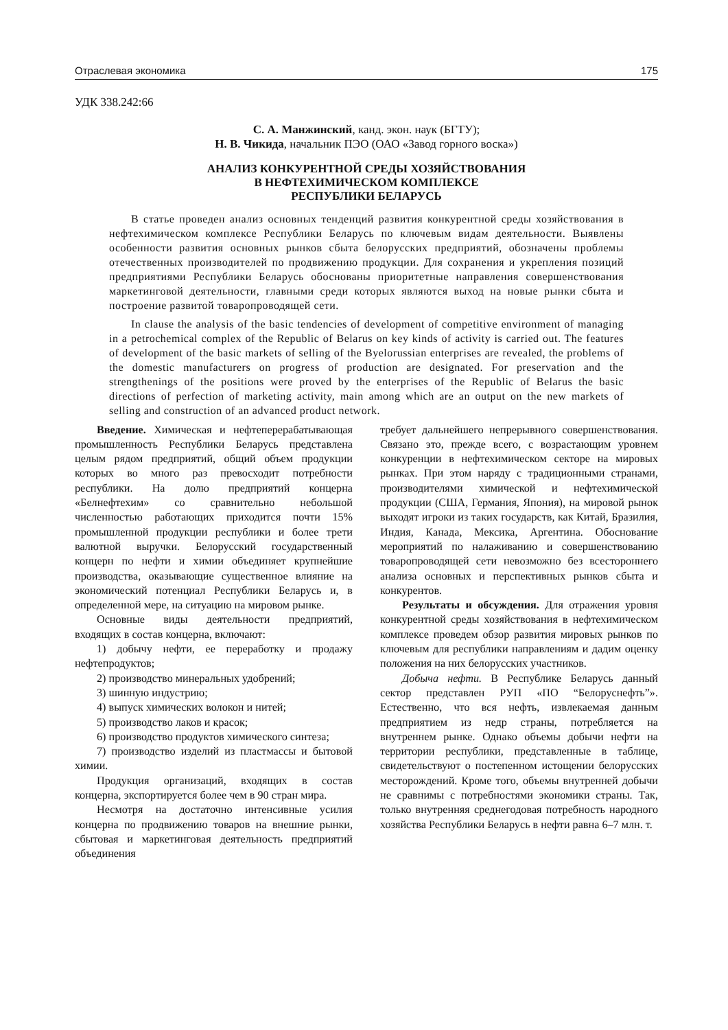Отраслевая экономика 175
УДК 338.242:66
С. А. Манжинский, канд. экон. наук (БГТУ);
Н. В. Чикида, начальник ПЭО (ОАО «Завод горного воска»)
АНАЛИЗ КОНКУРЕНТНОЙ СРЕДЫ ХОЗЯЙСТВОВАНИЯ
В НЕФТЕХИМИЧЕСКОМ КОМПЛЕКСЕ
РЕСПУБЛИКИ БЕЛАРУСЬ
В статье проведен анализ основных тенденций развития конкурентной среды хозяйствования в нефтехимическом комплексе Республики Беларусь по ключевым видам деятельности. Выявлены особенности развития основных рынков сбыта белорусских предприятий, обозначены проблемы отечественных производителей по продвижению продукции. Для сохранения и укрепления позиций предприятиями Республики Беларусь обоснованы приоритетные направления совершенствования маркетинговой деятельности, главными среди которых являются выход на новые рынки сбыта и построение развитой товаропроводящей сети.
In clause the analysis of the basic tendencies of development of competitive environment of managing in a petrochemical complex of the Republic of Belarus on key kinds of activity is carried out. The features of development of the basic markets of selling of the Byelorussian enterprises are revealed, the problems of the domestic manufacturers on progress of production are designated. For preservation and the strengthenings of the positions were proved by the enterprises of the Republic of Belarus the basic directions of perfection of marketing activity, main among which are an output on the new markets of selling and construction of an advanced product network.
Введение. Химическая и нефтеперерабатывающая промышленность Республики Беларусь представлена целым рядом предприятий, общий объем продукции которых во много раз превосходит потребности республики. На долю предприятий концерна «Белнефтехим» со сравнительно небольшой численностью работающих приходится почти 15% промышленной продукции республики и более трети валютной выручки. Белорусский государственный концерн по нефти и химии объединяет крупнейшие производства, оказывающие существенное влияние на экономический потенциал Республики Беларусь и, в определенной мере, на ситуацию на мировом рынке.
Основные виды деятельности предприятий, входящих в состав концерна, включают:
1) добычу нефти, ее переработку и продажу нефтепродуктов;
2) производство минеральных удобрений;
3) шинную индустрию;
4) выпуск химических волокон и нитей;
5) производство лаков и красок;
6) производство продуктов химического синтеза;
7) производство изделий из пластмассы и бытовой химии.
Продукция организаций, входящих в состав концерна, экспортируется более чем в 90 стран мира.
Несмотря на достаточно интенсивные усилия концерна по продвижению товаров на внешние рынки, сбытовая и маркетинговая деятельность предприятий объединения
требует дальнейшего непрерывного совершенствования. Связано это, прежде всего, с возрастающим уровнем конкуренции в нефтехимическом секторе на мировых рынках. При этом наряду с традиционными странами, производителями химической и нефтехимической продукции (США, Германия, Япония), на мировой рынок выходят игроки из таких государств, как Китай, Бразилия, Индия, Канада, Мексика, Аргентина. Обоснование мероприятий по налаживанию и совершенствованию товаропроводящей сети невозможно без всестороннего анализа основных и перспективных рынков сбыта и конкурентов.
Результаты и обсуждения. Для отражения уровня конкурентной среды хозяйствования в нефтехимическом комплексе проведем обзор развития мировых рынков по ключевым для республики направлениям и дадим оценку положения на них белорусских участников.
Добыча нефти. В Республике Беларусь данный сектор представлен РУП «ПО “Белоруснефть”». Естественно, что вся нефть, извлекаемая данным предприятием из недр страны, потребляется на внутреннем рынке. Однако объемы добычи нефти на территории республики, представленные в таблице, свидетельствуют о постепенном истощении белорусских месторождений. Кроме того, объемы внутренней добычи не сравнимы с потребностями экономики страны. Так, только внутренняя среднегодовая потребность народного хозяйства Республики Беларусь в нефти равна 6–7 млн. т.